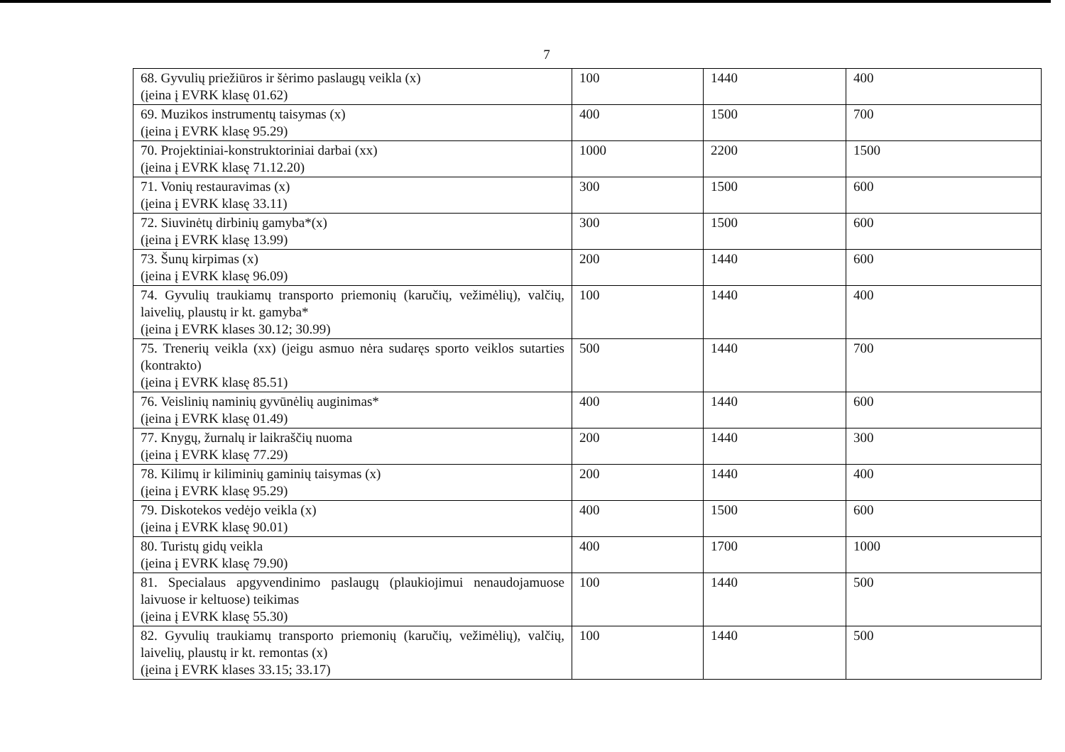7
| 68. Gyvulių priežiūros ir šėrimo paslaugų veikla (x) (įeina į EVRK klasę 01.62) | 100 | 1440 | 400 |
| 69. Muzikos instrumentų taisymas (x) (įeina į EVRK klasę 95.29) | 400 | 1500 | 700 |
| 70. Projektiniai-konstruktoriniai darbai (xx) (įeina į EVRK klasę 71.12.20) | 1000 | 2200 | 1500 |
| 71. Vonių restauravimas (x) (įeina į EVRK klasę 33.11) | 300 | 1500 | 600 |
| 72. Siuvinėtų dirbinių gamyba*(x) (įeina į EVRK klasę 13.99) | 300 | 1500 | 600 |
| 73. Šunų kirpimas (x) (įeina į EVRK klasę 96.09) | 200 | 1440 | 600 |
| 74. Gyvulių traukiamų transporto priemonių (karučių, vežimėlių), valčių, laivelių, plaustų ir kt. gamyba* (įeina į EVRK klases 30.12; 30.99) | 100 | 1440 | 400 |
| 75. Trenerių veikla (xx) (jeigu asmuo nėra sudaręs sporto veiklos sutarties (kontrakto) (įeina į EVRK klasę 85.51) | 500 | 1440 | 700 |
| 76. Veislinių naminių gyvūnėlių auginimas* (įeina į EVRK klasę 01.49) | 400 | 1440 | 600 |
| 77. Knygų, žurnalų ir laikraščių nuoma (įeina į EVRK klasę 77.29) | 200 | 1440 | 300 |
| 78. Kilimų ir kiliminių gaminių taisymas (x) (įeina į EVRK klasę 95.29) | 200 | 1440 | 400 |
| 79. Diskotekos vedėjo veikla (x) (įeina į EVRK klasę 90.01) | 400 | 1500 | 600 |
| 80. Turistų gidų veikla (įeina į EVRK klasę 79.90) | 400 | 1700 | 1000 |
| 81. Specialaus apgyvendinimo paslaugų (plaukiojimui nenaudojamuose laivuose ir keltuose) teikimas (įeina į EVRK klasę 55.30) | 100 | 1440 | 500 |
| 82. Gyvulių traukiamų transporto priemonių (karučių, vežimėlių), valčių, laivelių, plaustų ir kt. remontas (x) (įeina į EVRK klases 33.15; 33.17) | 100 | 1440 | 500 |